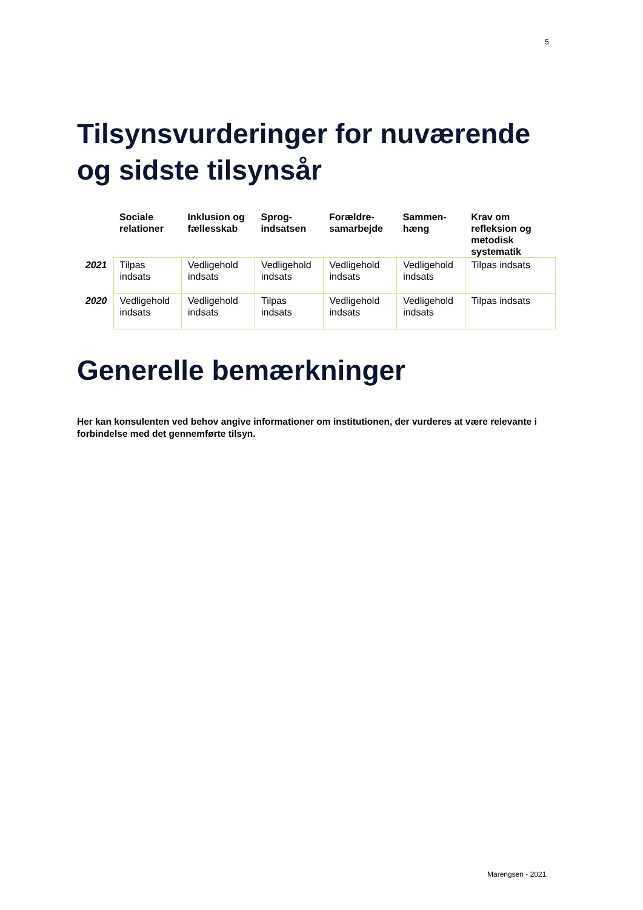5
Tilsynsvurderinger for nuværende og sidste tilsynsår
| | Sociale relationer | Inklusion og fællesskab | Sprog-indsatsen | Forældre-samarbejde | Sammen-hæng | Krav om refleksion og metodisk systematik |
| --- | --- | --- | --- | --- | --- | --- |
| 2021 | Tilpas indsats | Vedligehold indsats | Vedligehold indsats | Vedligehold indsats | Vedligehold indsats | Tilpas indsats |
| 2020 | Vedligehold indsats | Vedligehold indsats | Tilpas indsats | Vedligehold indsats | Vedligehold indsats | Tilpas indsats |
Generelle bemærkninger
Her kan konsulenten ved behov angive informationer om institutionen, der vurderes at være relevante i forbindelse med det gennemførte tilsyn.
Marengsen - 2021